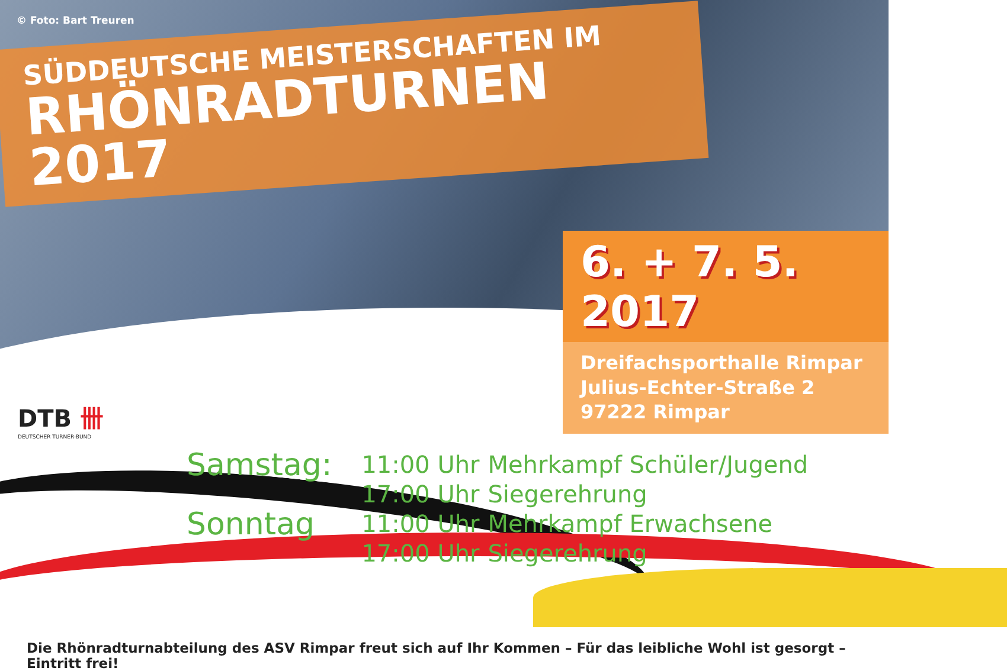© Foto: Bart Treuren
SÜDDEUTSCHE MEISTERSCHAFTEN IM
RHÖNRADTURNEN 2017
6. + 7. 5. 2017
Dreifachsporthalle Rimpar
Julius-Echter-Straße 2
97222 Rimpar
DTB 卌
DEUTSCHER TURNER-BUND
| Samstag: | 11:00 Uhr | Mehrkampf Schüler/Jugend |
| | 17:00 Uhr | Siegerehrung |
| Sonntag | 11:00 Uhr | Mehrkampf Erwachsene |
| | 17:00 Uhr | Siegerehrung |
Die Rhönradturnabteilung des ASV Rimpar freut sich auf Ihr Kommen – Für das leibliche Wohl ist gesorgt – Eintritt frei!